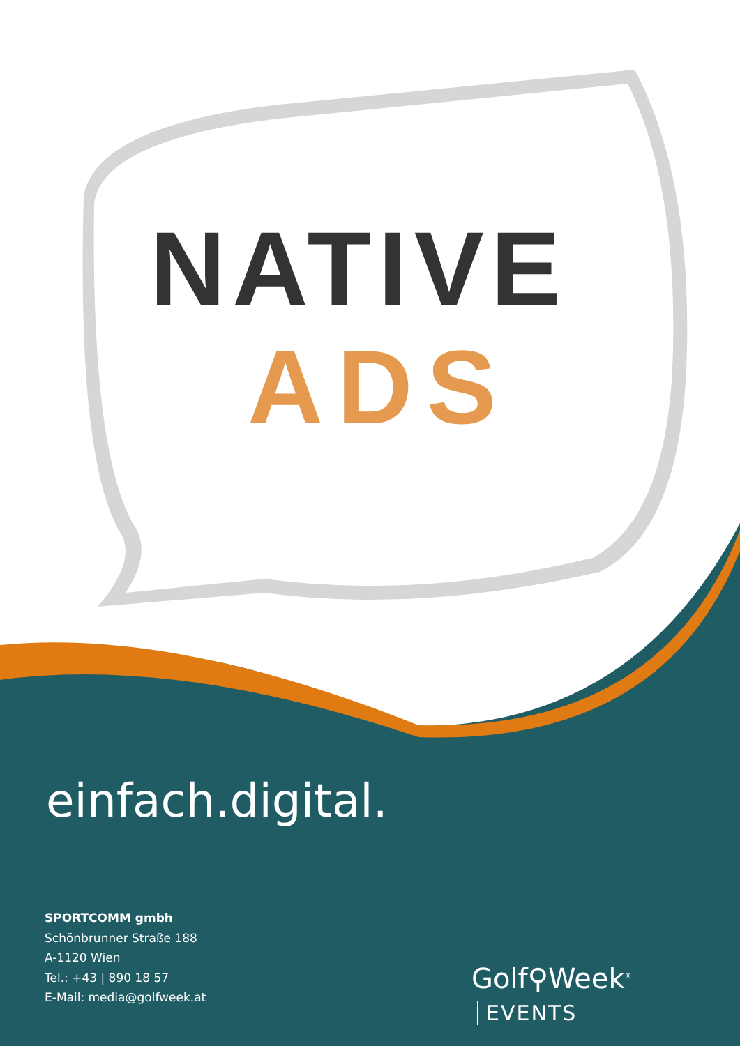NATIVE
ADS
einfach.digital.
SPORTCOMM gmbh
Schönbrunner Straße 188
A-1120 Wien
Tel.: +43 | 890 18 57
E-Mail: media@golfweek.at
Golf⚲Week<sup>®</sup> EVENTS